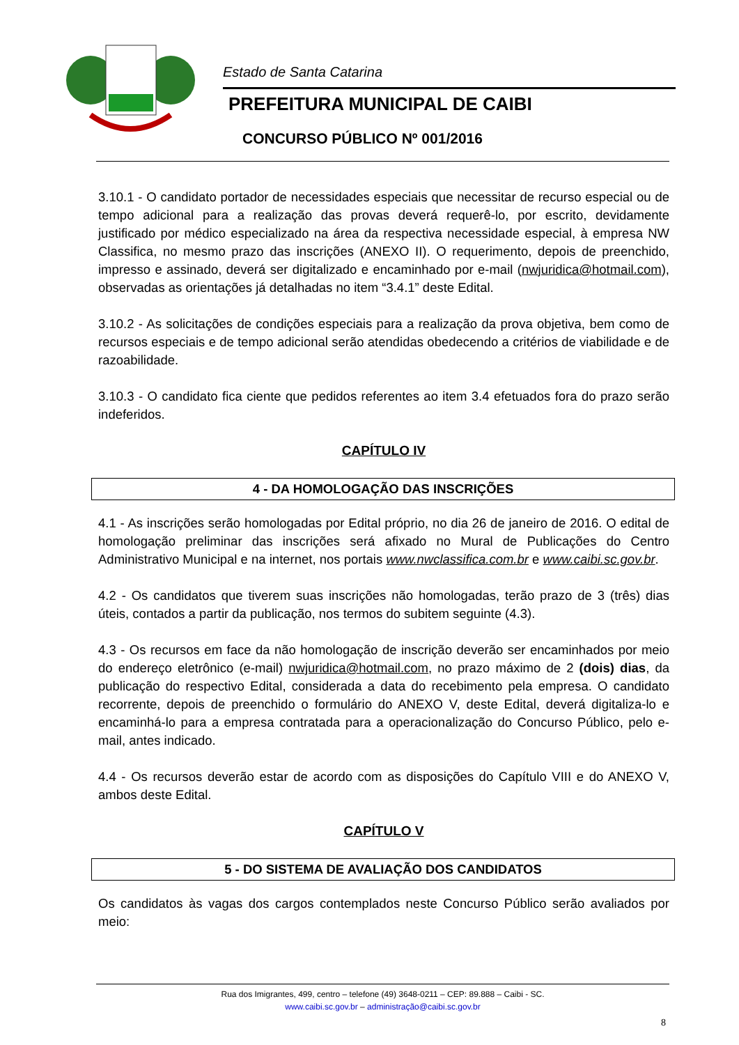Estado de Santa Catarina
PREFEITURA MUNICIPAL DE CAIBI
CONCURSO PÚBLICO Nº 001/2016
3.10.1 - O candidato portador de necessidades especiais que necessitar de recurso especial ou de tempo adicional para a realização das provas deverá requerê-lo, por escrito, devidamente justificado por médico especializado na área da respectiva necessidade especial, à empresa NW Classifica, no mesmo prazo das inscrições (ANEXO II). O requerimento, depois de preenchido, impresso e assinado, deverá ser digitalizado e encaminhado por e-mail (nwjuridica@hotmail.com), observadas as orientações já detalhadas no item “3.4.1” deste Edital.
3.10.2 - As solicitações de condições especiais para a realização da prova objetiva, bem como de recursos especiais e de tempo adicional serão atendidas obedecendo a critérios de viabilidade e de razoabilidade.
3.10.3 - O candidato fica ciente que pedidos referentes ao item 3.4 efetuados fora do prazo serão indeferidos.
CAPÍTULO IV
4 - DA HOMOLOGAÇÃO DAS INSCRIÇÕES
4.1 - As inscrições serão homologadas por Edital próprio, no dia 26 de janeiro de 2016. O edital de homologação preliminar das inscrições será afixado no Mural de Publicações do Centro Administrativo Municipal e na internet, nos portais www.nwclassifica.com.br e www.caibi.sc.gov.br.
4.2 - Os candidatos que tiverem suas inscrições não homologadas, terão prazo de 3 (três) dias úteis, contados a partir da publicação, nos termos do subitem seguinte (4.3).
4.3 - Os recursos em face da não homologação de inscrição deverão ser encaminhados por meio do endereço eletrônico (e-mail) nwjuridica@hotmail.com, no prazo máximo de 2 (dois) dias, da publicação do respectivo Edital, considerada a data do recebimento pela empresa. O candidato recorrente, depois de preenchido o formulário do ANEXO V, deste Edital, deverá digitaliza-lo e encaminhá-lo para a empresa contratada para a operacionalização do Concurso Público, pelo e-mail, antes indicado.
4.4 - Os recursos deverão estar de acordo com as disposições do Capítulo VIII e do ANEXO V, ambos deste Edital.
CAPÍTULO V
5 - DO SISTEMA DE AVALIAÇÃO DOS CANDIDATOS
Os candidatos às vagas dos cargos contemplados neste Concurso Público serão avaliados por meio:
Rua dos Imigrantes, 499, centro – telefone (49) 3648-0211 – CEP: 89.888 – Caibi - SC.
www.caibi.sc.gov.br – administração@caibi.sc.gov.br
8